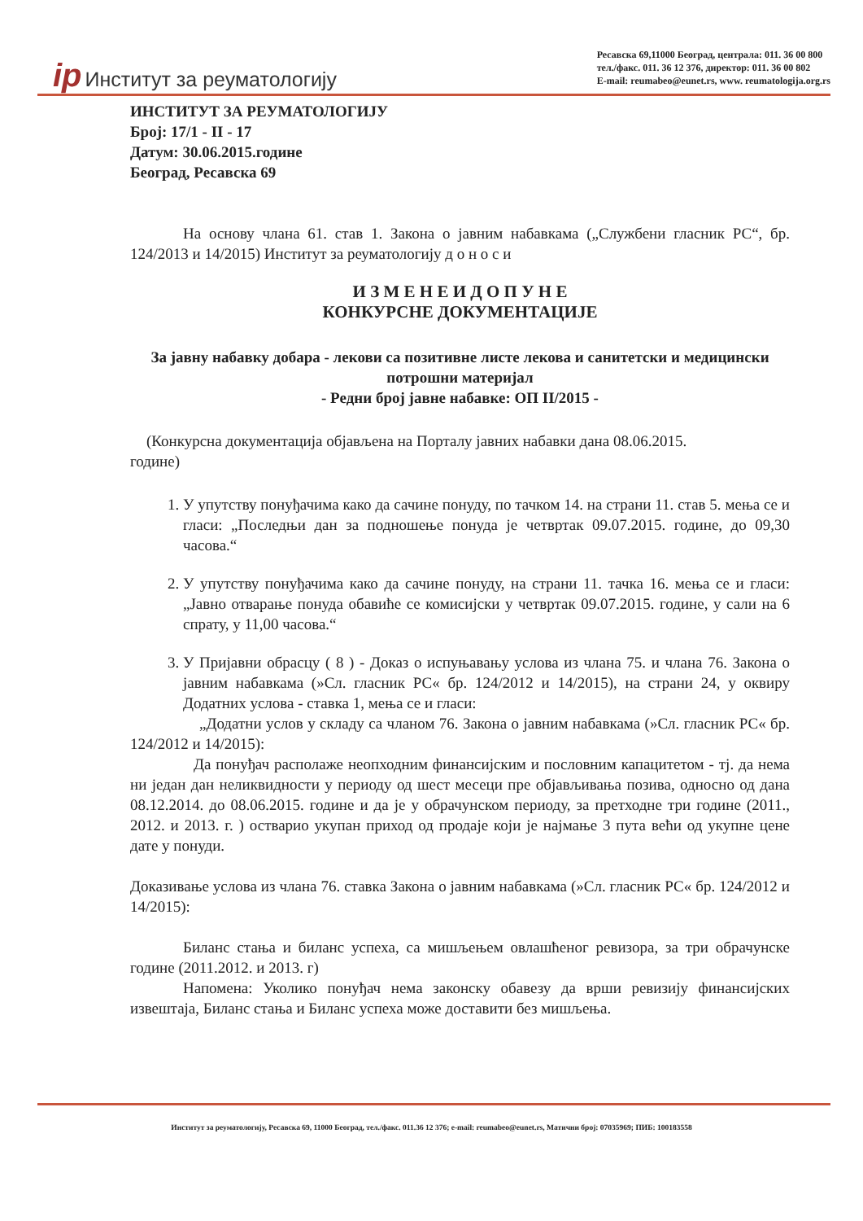ip Институт за реуматологију
Ресавска 69,11000 Београд, централа: 011. 36 00 800
тел./факс. 011. 36 12 376, директор: 011. 36 00 802
E-mail: reumabeo@eunet.rs, www. reumatologija.org.rs
ИНСТИТУТ ЗА РЕУМАТОЛОГИЈУ
Број: 17/1 - II - 17
Датум: 30.06.2015.године
Београд, Ресавска 69
На основу члана 61. став 1. Закона о јавним набавкама („Службени гласник РС“, бр. 124/2013 и 14/2015) Институт за реуматологију д о н о с и
И З М Е Н Е И Д О П У Н Е
КОНКУРСНЕ ДОКУМЕНТАЦИЈЕ
За јавну набавку добара - лекови са позитивне листе лекова и санитетски и медицински потрошни материјал
- Редни број јавне набавке: ОП II/2015 -
(Конкурсна документација објављена на Порталу јавних набавки дана 08.06.2015.
године)
1. У упутству понуђачима како да сачине понуду, по тачком 14. на страни 11. став 5. мења се и гласи: „Последњи дан за подношење понуда је четвртак 09.07.2015. године, до 09,30 часова.“
2. У упутству понуђачима како да сачине понуду, на страни 11. тачка 16. мења се и гласи: „Јавно отварање понуда обавиће се комисијски у четвртак 09.07.2015. године, у сали на 6 спрату, у 11,00 часова.“
3. У Пријавни обрасцу ( 8 ) - Доказ о испуњавању услова из члана 75. и члана 76. Закона о јавним набавкама (»Сл. гласник РС« бр. 124/2012 и 14/2015), на страни 24, у оквиру Додатних услова - ставка 1, мења се и гласи:
„Додатни услов у складу са чланом 76. Закона о јавним набавкама (»Сл. гласник РС« бр. 124/2012 и 14/2015):
Да понуђач располаже неопходним финансијским и пословним капацитетом - тј. да нема ни један дан неликвидности у периоду од шест месеци пре објављивања позива, односно од дана 08.12.2014. до 08.06.2015. године и да је у обрачунском периоду, за претходне три године (2011., 2012. и 2013. г. ) остварио укупан приход од продаје који је најмање 3 пута већи од укупне цене дате у понуди.
Доказивање услова из члана 76. ставка Закона о јавним набавкама (»Сл. гласник РС« бр. 124/2012 и 14/2015):
Биланс стања и биланс успеха, са мишљењем овлашћеног ревизора, за три обрачунске године (2011.2012. и 2013. г)
Напомена: Уколико понуђач нема законску обавезу да врши ревизију финансијских извештаја, Биланс стања и Биланс успеха може доставити без мишљења.
Институт за реуматологију, Ресавска 69, 11000 Београд, тел./факс. 011.36 12 376; e-mail: reumabeo@eunet.rs, Матични број: 07035969; ПИБ: 100183558